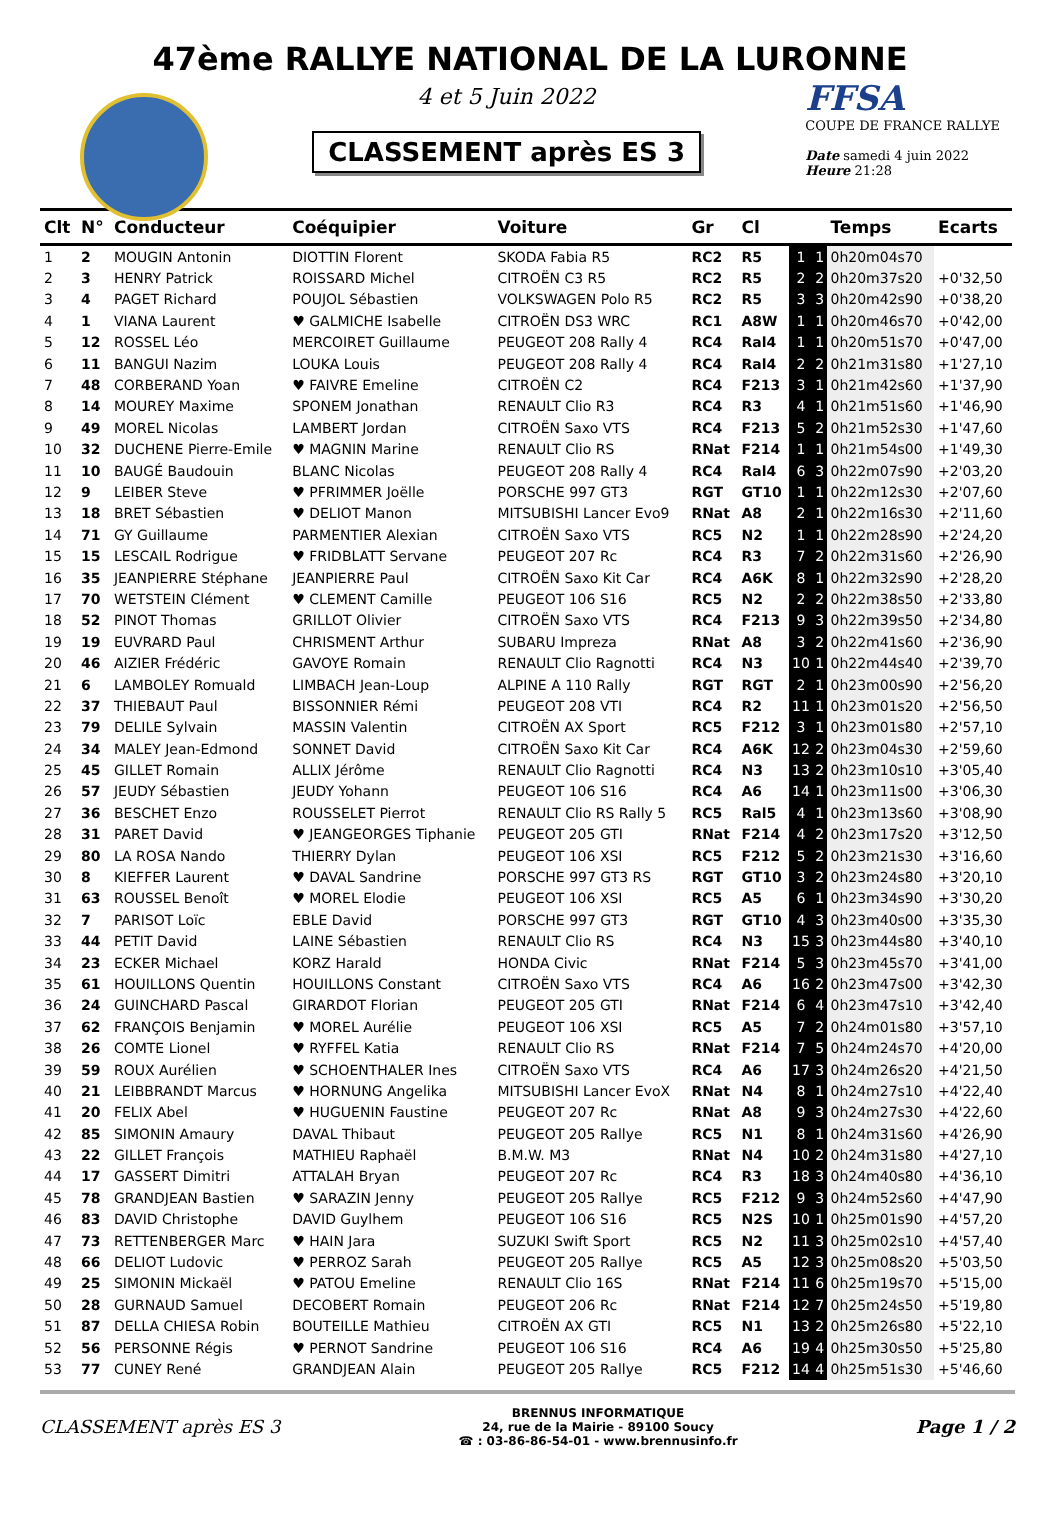47ème RALLYE NATIONAL DE LA LURONNE
4 et 5 Juin 2022
CLASSEMENT après ES 3
FFSA
COUPE DE FRANCE RALLYE
Date samedi 4 juin 2022
Heure 21:28
| Clt | N° | Conducteur | Coéquipier | Voiture | Gr | Cl | | | Temps | Ecarts |
| --- | --- | --- | --- | --- | --- | --- | --- | --- | --- | --- |
| 1 | 2 | MOUGIN Antonin | DIOTTIN Florent | SKODA Fabia R5 | RC2 | R5 | 1 | 1 | 0h20m04s70 | |
| 2 | 3 | HENRY Patrick | ROISSARD Michel | CITROËN C3 R5 | RC2 | R5 | 2 | 2 | 0h20m37s20 | +0'32,50 |
| 3 | 4 | PAGET Richard | POUJOL Sébastien | VOLKSWAGEN Polo R5 | RC2 | R5 | 3 | 3 | 0h20m42s90 | +0'38,20 |
| 4 | 1 | VIANA Laurent | ♥ GALMICHE Isabelle | CITROËN DS3 WRC | RC1 | A8W | 1 | 1 | 0h20m46s70 | +0'42,00 |
| 5 | 12 | ROSSEL Léo | MERCOIRET Guillaume | PEUGEOT 208 Rally 4 | RC4 | Ral4 | 1 | 1 | 0h20m51s70 | +0'47,00 |
| 6 | 11 | BANGUI Nazim | LOUKA Louis | PEUGEOT 208 Rally 4 | RC4 | Ral4 | 2 | 2 | 0h21m31s80 | +1'27,10 |
| 7 | 48 | CORBERAND Yoan | ♥ FAIVRE Emeline | CITROËN C2 | RC4 | F213 | 3 | 1 | 0h21m42s60 | +1'37,90 |
| 8 | 14 | MOUREY Maxime | SPONEM Jonathan | RENAULT Clio R3 | RC4 | R3 | 4 | 1 | 0h21m51s60 | +1'46,90 |
| 9 | 49 | MOREL Nicolas | LAMBERT Jordan | CITROËN Saxo VTS | RC4 | F213 | 5 | 2 | 0h21m52s30 | +1'47,60 |
| 10 | 32 | DUCHENE Pierre-Emile | ♥ MAGNIN Marine | RENAULT Clio RS | RNat | F214 | 1 | 1 | 0h21m54s00 | +1'49,30 |
| 11 | 10 | BAUGÉ Baudouin | BLANC Nicolas | PEUGEOT 208 Rally 4 | RC4 | Ral4 | 6 | 3 | 0h22m07s90 | +2'03,20 |
| 12 | 9 | LEIBER Steve | ♥ PFRIMMER Joëlle | PORSCHE 997 GT3 | RGT | GT10 | 1 | 1 | 0h22m12s30 | +2'07,60 |
| 13 | 18 | BRET Sébastien | ♥ DELIOT Manon | MITSUBISHI Lancer Evo9 | RNat | A8 | 2 | 1 | 0h22m16s30 | +2'11,60 |
| 14 | 71 | GY Guillaume | PARMENTIER Alexian | CITROËN Saxo VTS | RC5 | N2 | 1 | 1 | 0h22m28s90 | +2'24,20 |
| 15 | 15 | LESCAIL Rodrigue | ♥ FRIDBLATT Servane | PEUGEOT 207 Rc | RC4 | R3 | 7 | 2 | 0h22m31s60 | +2'26,90 |
| 16 | 35 | JEANPIERRE Stéphane | JEANPIERRE Paul | CITROËN Saxo Kit Car | RC4 | A6K | 8 | 1 | 0h22m32s90 | +2'28,20 |
| 17 | 70 | WETSTEIN Clément | ♥ CLEMENT Camille | PEUGEOT 106 S16 | RC5 | N2 | 2 | 2 | 0h22m38s50 | +2'33,80 |
| 18 | 52 | PINOT Thomas | GRILLOT Olivier | CITROËN Saxo VTS | RC4 | F213 | 9 | 3 | 0h22m39s50 | +2'34,80 |
| 19 | 19 | EUVRARD Paul | CHRISMENT Arthur | SUBARU Impreza | RNat | A8 | 3 | 2 | 0h22m41s60 | +2'36,90 |
| 20 | 46 | AIZIER Frédéric | GAVOYE Romain | RENAULT Clio Ragnotti | RC4 | N3 | 10 | 1 | 0h22m44s40 | +2'39,70 |
| 21 | 6 | LAMBOLEY Romuald | LIMBACH Jean-Loup | ALPINE A 110 Rally | RGT | RGT | 2 | 1 | 0h23m00s90 | +2'56,20 |
| 22 | 37 | THIEBAUT Paul | BISSONNIER Rémi | PEUGEOT 208 VTI | RC4 | R2 | 11 | 1 | 0h23m01s20 | +2'56,50 |
| 23 | 79 | DELILE Sylvain | MASSIN Valentin | CITROËN AX Sport | RC5 | F212 | 3 | 1 | 0h23m01s80 | +2'57,10 |
| 24 | 34 | MALEY Jean-Edmond | SONNET David | CITROËN Saxo Kit Car | RC4 | A6K | 12 | 2 | 0h23m04s30 | +2'59,60 |
| 25 | 45 | GILLET Romain | ALLIX Jérôme | RENAULT Clio Ragnotti | RC4 | N3 | 13 | 2 | 0h23m10s10 | +3'05,40 |
| 26 | 57 | JEUDY Sébastien | JEUDY Yohann | PEUGEOT 106 S16 | RC4 | A6 | 14 | 1 | 0h23m11s00 | +3'06,30 |
| 27 | 36 | BESCHET Enzo | ROUSSELET Pierrot | RENAULT Clio RS Rally 5 | RC5 | Ral5 | 4 | 1 | 0h23m13s60 | +3'08,90 |
| 28 | 31 | PARET David | ♥ JEANGEORGES Tiphanie | PEUGEOT 205 GTI | RNat | F214 | 4 | 2 | 0h23m17s20 | +3'12,50 |
| 29 | 80 | LA ROSA Nando | THIERRY Dylan | PEUGEOT 106 XSI | RC5 | F212 | 5 | 2 | 0h23m21s30 | +3'16,60 |
| 30 | 8 | KIEFFER Laurent | ♥ DAVAL Sandrine | PORSCHE 997 GT3 RS | RGT | GT10 | 3 | 2 | 0h23m24s80 | +3'20,10 |
| 31 | 63 | ROUSSEL Benoît | ♥ MOREL Elodie | PEUGEOT 106 XSI | RC5 | A5 | 6 | 1 | 0h23m34s90 | +3'30,20 |
| 32 | 7 | PARISOT Loïc | EBLE David | PORSCHE 997 GT3 | RGT | GT10 | 4 | 3 | 0h23m40s00 | +3'35,30 |
| 33 | 44 | PETIT David | LAINE Sébastien | RENAULT Clio RS | RC4 | N3 | 15 | 3 | 0h23m44s80 | +3'40,10 |
| 34 | 23 | ECKER Michael | KORZ Harald | HONDA Civic | RNat | F214 | 5 | 3 | 0h23m45s70 | +3'41,00 |
| 35 | 61 | HOUILLONS Quentin | HOUILLONS Constant | CITROËN Saxo VTS | RC4 | A6 | 16 | 2 | 0h23m47s00 | +3'42,30 |
| 36 | 24 | GUINCHARD Pascal | GIRARDOT Florian | PEUGEOT 205 GTI | RNat | F214 | 6 | 4 | 0h23m47s10 | +3'42,40 |
| 37 | 62 | FRANÇOIS Benjamin | ♥ MOREL Aurélie | PEUGEOT 106 XSI | RC5 | A5 | 7 | 2 | 0h24m01s80 | +3'57,10 |
| 38 | 26 | COMTE Lionel | ♥ RYFFEL Katia | RENAULT Clio RS | RNat | F214 | 7 | 5 | 0h24m24s70 | +4'20,00 |
| 39 | 59 | ROUX Aurélien | ♥ SCHOENTHALER Ines | CITROËN Saxo VTS | RC4 | A6 | 17 | 3 | 0h24m26s20 | +4'21,50 |
| 40 | 21 | LEIBBRANDT Marcus | ♥ HORNUNG Angelika | MITSUBISHI Lancer EvoX | RNat | N4 | 8 | 1 | 0h24m27s10 | +4'22,40 |
| 41 | 20 | FELIX Abel | ♥ HUGUENIN Faustine | PEUGEOT 207 Rc | RNat | A8 | 9 | 3 | 0h24m27s30 | +4'22,60 |
| 42 | 85 | SIMONIN Amaury | DAVAL Thibaut | PEUGEOT 205 Rallye | RC5 | N1 | 8 | 1 | 0h24m31s60 | +4'26,90 |
| 43 | 22 | GILLET François | MATHIEU Raphaël | B.M.W. M3 | RNat | N4 | 10 | 2 | 0h24m31s80 | +4'27,10 |
| 44 | 17 | GASSERT Dimitri | ATTALAH Bryan | PEUGEOT 207 Rc | RC4 | R3 | 18 | 3 | 0h24m40s80 | +4'36,10 |
| 45 | 78 | GRANDJEAN Bastien | ♥ SARAZIN Jenny | PEUGEOT 205 Rallye | RC5 | F212 | 9 | 3 | 0h24m52s60 | +4'47,90 |
| 46 | 83 | DAVID Christophe | DAVID Guylhem | PEUGEOT 106 S16 | RC5 | N2S | 10 | 1 | 0h25m01s90 | +4'57,20 |
| 47 | 73 | RETTENBERGER Marc | ♥ HAIN Jara | SUZUKI Swift Sport | RC5 | N2 | 11 | 3 | 0h25m02s10 | +4'57,40 |
| 48 | 66 | DELIOT Ludovic | ♥ PERROZ Sarah | PEUGEOT 205 Rallye | RC5 | A5 | 12 | 3 | 0h25m08s20 | +5'03,50 |
| 49 | 25 | SIMONIN Mickaël | ♥ PATOU Emeline | RENAULT Clio 16S | RNat | F214 | 11 | 6 | 0h25m19s70 | +5'15,00 |
| 50 | 28 | GURNAUD Samuel | DECOBERT Romain | PEUGEOT 206 Rc | RNat | F214 | 12 | 7 | 0h25m24s50 | +5'19,80 |
| 51 | 87 | DELLA CHIESA Robin | BOUTEILLE Mathieu | CITROËN AX GTI | RC5 | N1 | 13 | 2 | 0h25m26s80 | +5'22,10 |
| 52 | 56 | PERSONNE Régis | ♥ PERNOT Sandrine | PEUGEOT 106 S16 | RC4 | A6 | 19 | 4 | 0h25m30s50 | +5'25,80 |
| 53 | 77 | CUNEY René | GRANDJEAN Alain | PEUGEOT 205 Rallye | RC5 | F212 | 14 | 4 | 0h25m51s30 | +5'46,60 |
CLASSEMENT après ES 3
BRENNUS INFORMATIQUE
24, rue de la Mairie - 89100 Soucy
☎ : 03-86-86-54-01 - www.brennusinfo.fr
Page 1 / 2